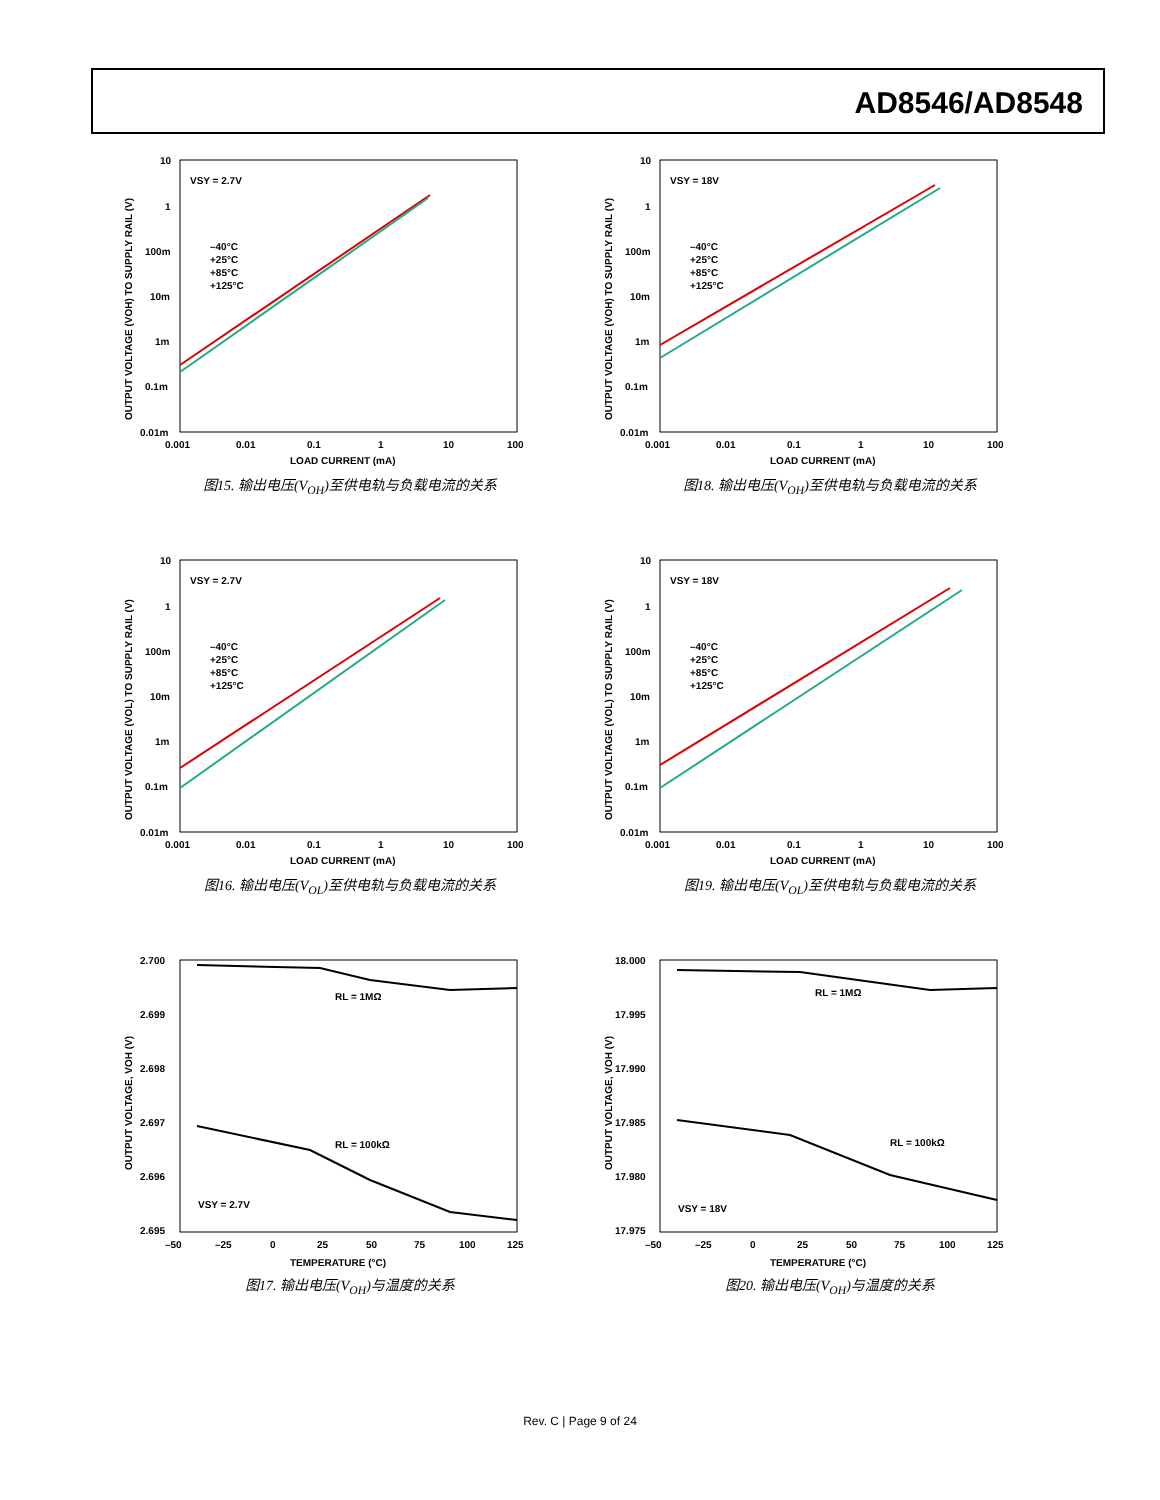AD8546/AD8548
VSY = 2.7V
–40°C
+25°C
+85°C
+125°C
10
1
100m
10m
1m
0.1m
0.01m
0.001
0.01
0.1
1
10
100
LOAD CURRENT (mA)
OUTPUT VOLTAGE (VOH) TO SUPPLY RAIL (V)
图15. 输出电压(V<sub>OH</sub>)至供电轨与负载电流的关系
VSY = 18V
–40°C
+25°C
+85°C
+125°C
10
1
100m
10m
1m
0.1m
0.01m
0.001
0.01
0.1
1
10
100
LOAD CURRENT (mA)
OUTPUT VOLTAGE (VOH) TO SUPPLY RAIL (V)
图18. 输出电压(V<sub>OH</sub>)至供电轨与负载电流的关系
VSY = 2.7V
–40°C
+25°C
+85°C
+125°C
10
1
100m
10m
1m
0.1m
0.01m
0.001
0.01
0.1
1
10
100
LOAD CURRENT (mA)
OUTPUT VOLTAGE (VOL) TO SUPPLY RAIL (V)
图16. 输出电压(V<sub>OL</sub>)至供电轨与负载电流的关系
VSY = 18V
–40°C
+25°C
+85°C
+125°C
10
1
100m
10m
1m
0.1m
0.01m
0.001
0.01
0.1
1
10
100
LOAD CURRENT (mA)
OUTPUT VOLTAGE (VOL) TO SUPPLY RAIL (V)
图19. 输出电压(V<sub>OL</sub>)至供电轨与负载电流的关系
2.700
2.699
2.698
2.697
2.696
2.695
–50
–25
0
25
50
75
100
125
TEMPERATURE (°C)
RL = 1MΩ
RL = 100kΩ
VSY = 2.7V
OUTPUT VOLTAGE, VOH (V)
图17. 输出电压(V<sub>OH</sub>)与温度的关系
18.000
17.995
17.990
17.985
17.980
17.975
–50
–25
0
25
50
75
100
125
TEMPERATURE (°C)
RL = 1MΩ
RL = 100kΩ
VSY = 18V
OUTPUT VOLTAGE, VOH (V)
图20. 输出电压(V<sub>OH</sub>)与温度的关系
Rev. C | Page 9 of 24